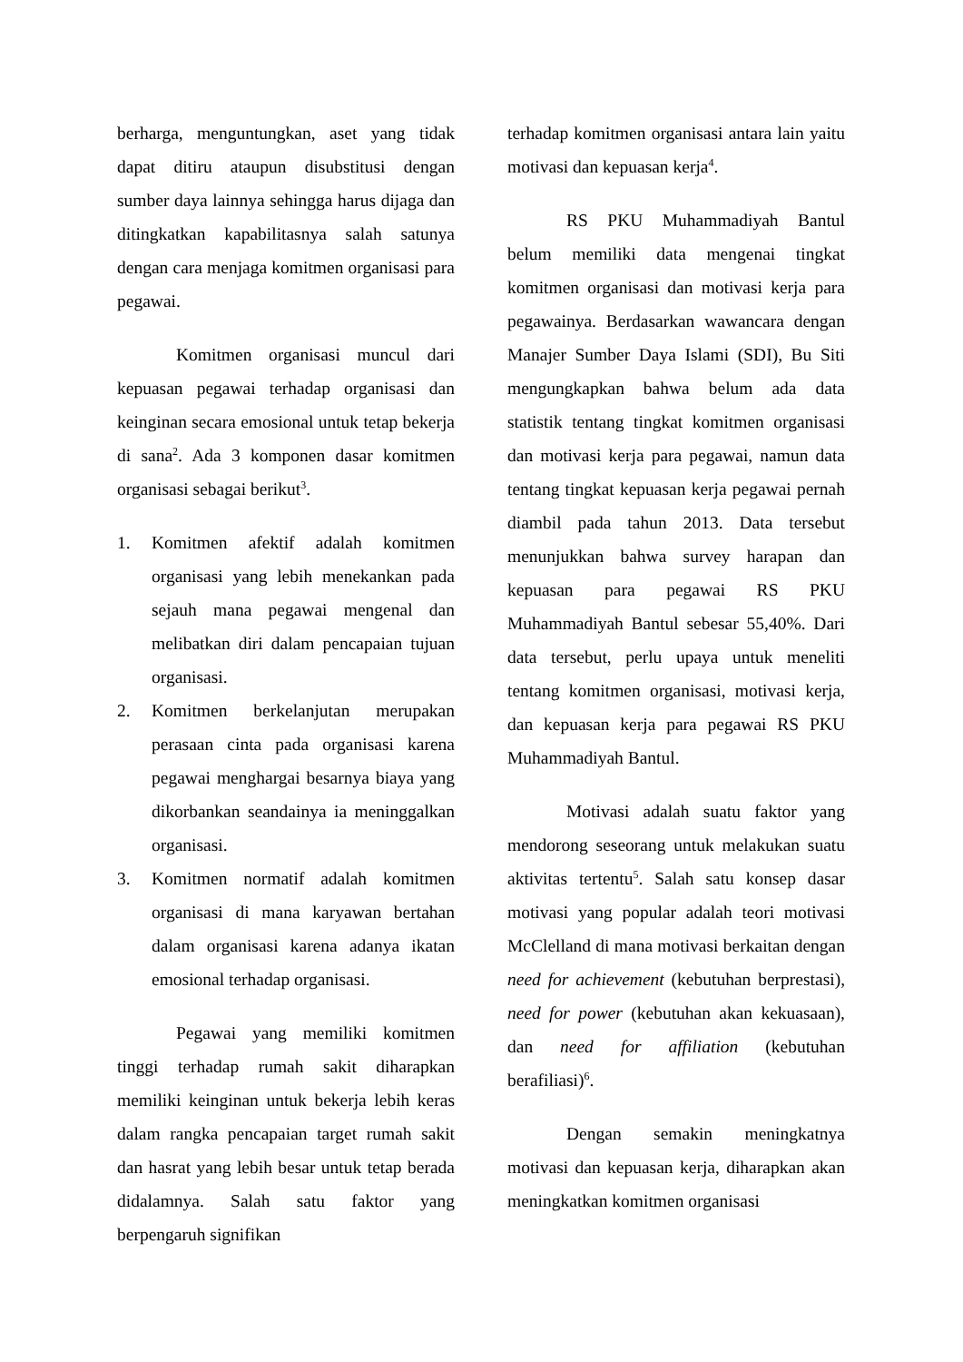berharga, menguntungkan, aset yang tidak dapat ditiru ataupun disubstitusi dengan sumber daya lainnya sehingga harus dijaga dan ditingkatkan kapabilitasnya salah satunya dengan cara menjaga komitmen organisasi para pegawai.
Komitmen organisasi muncul dari kepuasan pegawai terhadap organisasi dan keinginan secara emosional untuk tetap bekerja di sana<sup>2</sup>. Ada 3 komponen dasar komitmen organisasi sebagai berikut<sup>3</sup>.
1. Komitmen afektif adalah komitmen organisasi yang lebih menekankan pada sejauh mana pegawai mengenal dan melibatkan diri dalam pencapaian tujuan organisasi.
2. Komitmen berkelanjutan merupakan perasaan cinta pada organisasi karena pegawai menghargai besarnya biaya yang dikorbankan seandainya ia meninggalkan organisasi.
3. Komitmen normatif adalah komitmen organisasi di mana karyawan bertahan dalam organisasi karena adanya ikatan emosional terhadap organisasi.
Pegawai yang memiliki komitmen tinggi terhadap rumah sakit diharapkan memiliki keinginan untuk bekerja lebih keras dalam rangka pencapaian target rumah sakit dan hasrat yang lebih besar untuk tetap berada didalamnya. Salah satu faktor yang berpengaruh signifikan
terhadap komitmen organisasi antara lain yaitu motivasi dan kepuasan kerja<sup>4</sup>.
RS PKU Muhammadiyah Bantul belum memiliki data mengenai tingkat komitmen organisasi dan motivasi kerja para pegawainya. Berdasarkan wawancara dengan Manajer Sumber Daya Islami (SDI), Bu Siti mengungkapkan bahwa belum ada data statistik tentang tingkat komitmen organisasi dan motivasi kerja para pegawai, namun data tentang tingkat kepuasan kerja pegawai pernah diambil pada tahun 2013. Data tersebut menunjukkan bahwa survey harapan dan kepuasan para pegawai RS PKU Muhammadiyah Bantul sebesar 55,40%. Dari data tersebut, perlu upaya untuk meneliti tentang komitmen organisasi, motivasi kerja, dan kepuasan kerja para pegawai RS PKU Muhammadiyah Bantul.
Motivasi adalah suatu faktor yang mendorong seseorang untuk melakukan suatu aktivitas tertentu<sup>5</sup>. Salah satu konsep dasar motivasi yang popular adalah teori motivasi McClelland di mana motivasi berkaitan dengan need for achievement (kebutuhan berprestasi), need for power (kebutuhan akan kekuasaan), dan need for affiliation (kebutuhan berafiliasi)<sup>6</sup>.
Dengan semakin meningkatnya motivasi dan kepuasan kerja, diharapkan akan meningkatkan komitmen organisasi